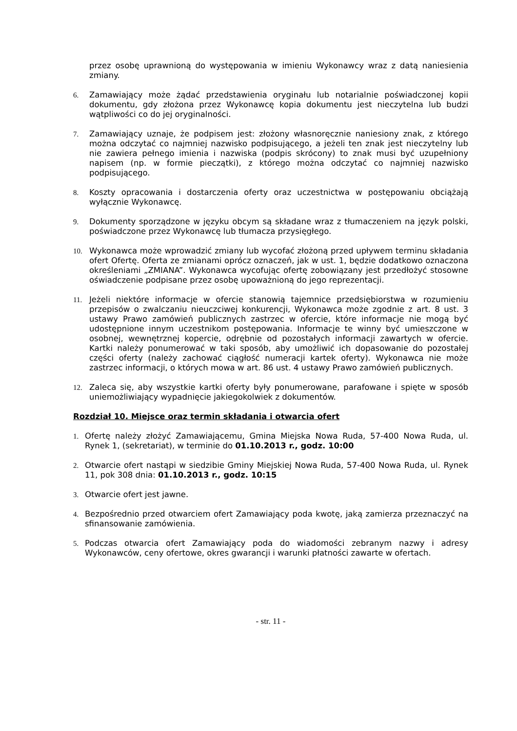przez osobę uprawnioną do występowania w imieniu Wykonawcy wraz z datą naniesienia zmiany.
6. Zamawiający może żądać przedstawienia oryginału lub notarialnie poświadczonej kopii dokumentu, gdy złożona przez Wykonawcę kopia dokumentu jest nieczytelna lub budzi wątpliwości co do jej oryginalności.
7. Zamawiający uznaje, że podpisem jest: złożony własnoręcznie naniesiony znak, z którego można odczytać co najmniej nazwisko podpisującego, a jeżeli ten znak jest nieczytelny lub nie zawiera pełnego imienia i nazwiska (podpis skrócony) to znak musi być uzupełniony napisem (np. w formie pieczątki), z którego można odczytać co najmniej nazwisko podpisującego.
8. Koszty opracowania i dostarczenia oferty oraz uczestnictwa w postępowaniu obciążają wyłącznie Wykonawcę.
9. Dokumenty sporządzone w języku obcym są składane wraz z tłumaczeniem na język polski, poświadczone przez Wykonawcę lub tłumacza przysięgłego.
10. Wykonawca może wprowadzić zmiany lub wycofać złożoną przed upływem terminu składania ofert Ofertę. Oferta ze zmianami oprócz oznaczeń, jak w ust. 1, będzie dodatkowo oznaczona określeniami „ZMIANA”. Wykonawca wycofując ofertę zobowiązany jest przedłożyć stosowne oświadczenie podpisane przez osobę upoważnioną do jego reprezentacji.
11. Jeżeli niektóre informacje w ofercie stanowią tajemnice przedsiębiorstwa w rozumieniu przepisów o zwalczaniu nieuczciwej konkurencji, Wykonawca może zgodnie z art. 8 ust. 3 ustawy Prawo zamówień publicznych zastrzec w ofercie, które informacje nie mogą być udostępnione innym uczestnikom postępowania. Informacje te winny być umieszczone w osobnej, wewnętrznej kopercie, odrębnie od pozostałych informacji zawartych w ofercie. Kartki należy ponumerować w taki sposób, aby umożliwić ich dopasowanie do pozostałej części oferty (należy zachować ciągłość numeracji kartek oferty). Wykonawca nie może zastrzec informacji, o których mowa w art. 86 ust. 4 ustawy Prawo zamówień publicznych.
12. Zaleca się, aby wszystkie kartki oferty były ponumerowane, parafowane i spięte w sposób uniemożliwiający wypadnięcie jakiegokolwiek z dokumentów.
Rozdział 10. Miejsce oraz termin składania i otwarcia ofert
1. Ofertę należy złożyć Zamawiającemu, Gmina Miejska Nowa Ruda, 57-400 Nowa Ruda, ul. Rynek 1, (sekretariat), w terminie do 01.10.2013 r., godz. 10:00
2. Otwarcie ofert nastąpi w siedzibie Gminy Miejskiej Nowa Ruda, 57-400 Nowa Ruda, ul. Rynek 11, pok 308 dnia: 01.10.2013 r., godz. 10:15
3. Otwarcie ofert jest jawne.
4. Bezpośrednio przed otwarciem ofert Zamawiający poda kwotę, jaką zamierza przeznaczyć na sfinansowanie zamówienia.
5. Podczas otwarcia ofert Zamawiający poda do wiadomości zebranym nazwy i adresy Wykonawców, ceny ofertowe, okres gwarancji i warunki płatności zawarte w ofertach.
- str. 11 -